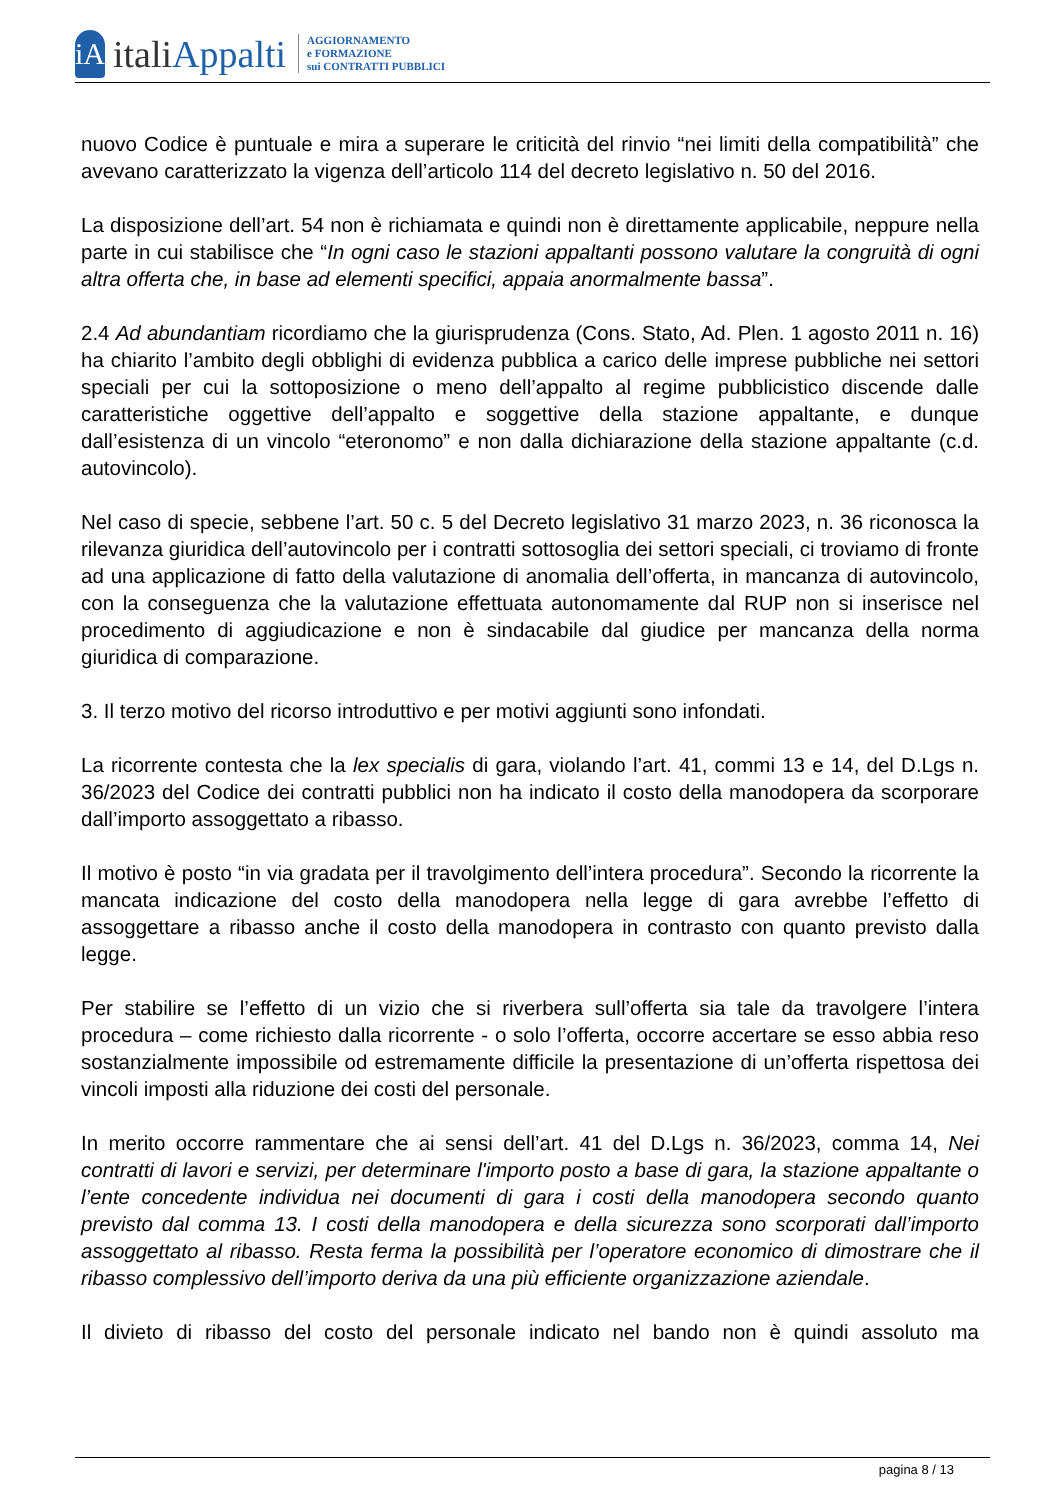iA
italiAppalti
AGGIORNAMENTO
e FORMAZIONE
sui CONTRATTI PUBBLICI
nuovo Codice è puntuale e mira a superare le criticità del rinvio “nei limiti della compatibilità” che avevano caratterizzato la vigenza dell’articolo 114 del decreto legislativo n. 50 del 2016.
La disposizione dell’art. 54 non è richiamata e quindi non è direttamente applicabile, neppure nella parte in cui stabilisce che “In ogni caso le stazioni appaltanti possono valutare la congruità di ogni altra offerta che, in base ad elementi specifici, appaia anormalmente bassa”.
2.4 Ad abundantiam ricordiamo che la giurisprudenza (Cons. Stato, Ad. Plen. 1 agosto 2011 n. 16) ha chiarito l’ambito degli obblighi di evidenza pubblica a carico delle imprese pubbliche nei settori speciali per cui la sottoposizione o meno dell’appalto al regime pubblicistico discende dalle caratteristiche oggettive dell’appalto e soggettive della stazione appaltante, e dunque dall’esistenza di un vincolo “eteronomo” e non dalla dichiarazione della stazione appaltante (c.d. autovincolo).
Nel caso di specie, sebbene l’art. 50 c. 5 del Decreto legislativo 31 marzo 2023, n. 36 riconosca la rilevanza giuridica dell’autovincolo per i contratti sottosoglia dei settori speciali, ci troviamo di fronte ad una applicazione di fatto della valutazione di anomalia dell’offerta, in mancanza di autovincolo, con la conseguenza che la valutazione effettuata autonomamente dal RUP non si inserisce nel procedimento di aggiudicazione e non è sindacabile dal giudice per mancanza della norma giuridica di comparazione.
3. Il terzo motivo del ricorso introduttivo e per motivi aggiunti sono infondati.
La ricorrente contesta che la lex specialis di gara, violando l’art. 41, commi 13 e 14, del D.Lgs n. 36/2023 del Codice dei contratti pubblici non ha indicato il costo della manodopera da scorporare dall’importo assoggettato a ribasso.
Il motivo è posto “in via gradata per il travolgimento dell’intera procedura”. Secondo la ricorrente la mancata indicazione del costo della manodopera nella legge di gara avrebbe l’effetto di assoggettare a ribasso anche il costo della manodopera in contrasto con quanto previsto dalla legge.
Per stabilire se l’effetto di un vizio che si riverbera sull’offerta sia tale da travolgere l’intera procedura – come richiesto dalla ricorrente - o solo l’offerta, occorre accertare se esso abbia reso sostanzialmente impossibile od estremamente difficile la presentazione di un’offerta rispettosa dei vincoli imposti alla riduzione dei costi del personale.
In merito occorre rammentare che ai sensi dell’art. 41 del D.Lgs n. 36/2023, comma 14, Nei contratti di lavori e servizi, per determinare l'importo posto a base di gara, la stazione appaltante o l’ente concedente individua nei documenti di gara i costi della manodopera secondo quanto previsto dal comma 13. I costi della manodopera e della sicurezza sono scorporati dall’importo assoggettato al ribasso. Resta ferma la possibilità per l’operatore economico di dimostrare che il ribasso complessivo dell’importo deriva da una più efficiente organizzazione aziendale.
Il divieto di ribasso del costo del personale indicato nel bando non è quindi assoluto ma
pagina 8 / 13